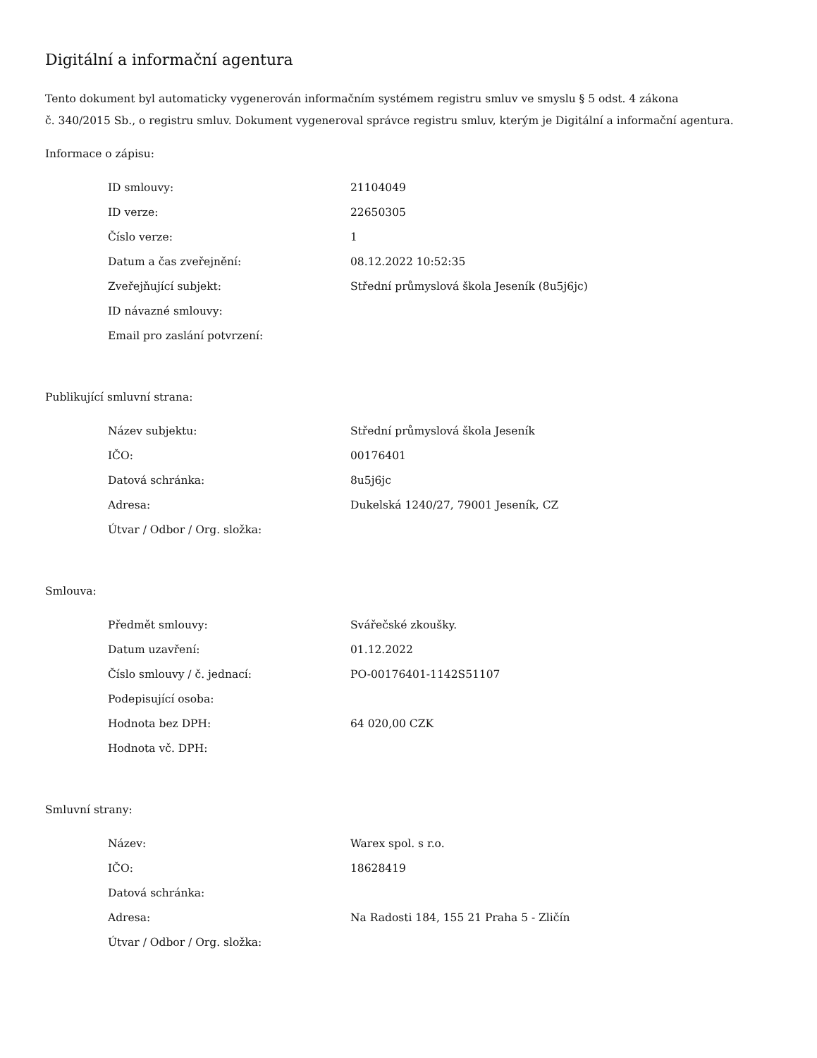Digitální a informační agentura
Tento dokument byl automaticky vygenerován informačním systémem registru smluv ve smyslu § 5 odst. 4 zákona
č. 340/2015 Sb., o registru smluv. Dokument vygeneroval správce registru smluv, kterým je Digitální a informační agentura.
Informace o zápisu:
| ID smlouvy: | 21104049 |
| ID verze: | 22650305 |
| Číslo verze: | 1 |
| Datum a čas zveřejnění: | 08.12.2022 10:52:35 |
| Zveřejňující subjekt: | Střední průmyslová škola Jeseník (8u5j6jc) |
| ID návazné smlouvy: | |
| Email pro zaslání potvrzení: | |
Publikující smluvní strana:
| Název subjektu: | Střední průmyslová škola Jeseník |
| IČO: | 00176401 |
| Datová schránka: | 8u5j6jc |
| Adresa: | Dukelská 1240/27, 79001 Jeseník, CZ |
| Útvar / Odbor / Org. složka: | |
Smlouva:
| Předmět smlouvy: | Svářečské zkoušky. |
| Datum uzavření: | 01.12.2022 |
| Číslo smlouvy / č. jednací: | PO-00176401-1142S51107 |
| Podepisující osoba: | |
| Hodnota bez DPH: | 64 020,00 CZK |
| Hodnota vč. DPH: | |
Smluvní strany:
| Název: | Warex spol. s r.o. |
| IČO: | 18628419 |
| Datová schránka: | |
| Adresa: | Na Radosti 184, 155 21 Praha 5 - Zličín |
| Útvar / Odbor / Org. složka: | |